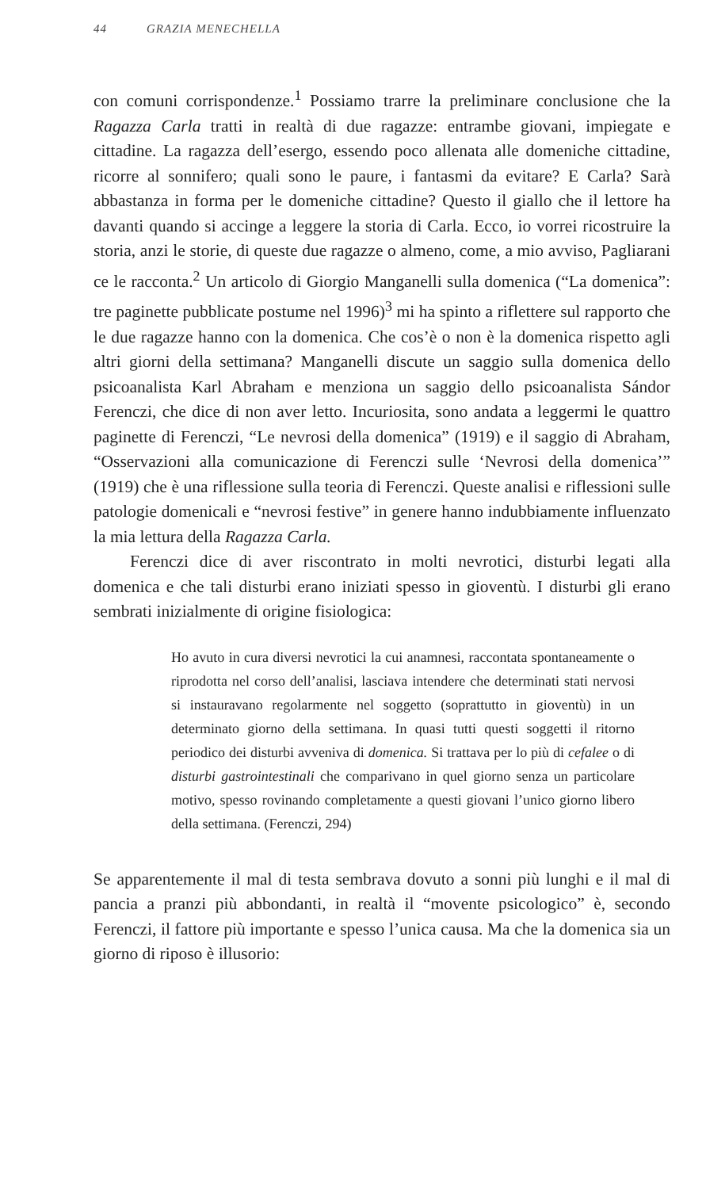44 GRAZIA MENECHELLA
con comuni corrispondenze.<sup>1</sup> Possiamo trarre la preliminare conclusione che la Ragazza Carla tratti in realtà di due ragazze: entrambe giovani, impiegate e cittadine. La ragazza dell’esergo, essendo poco allenata alle domeniche cittadine, ricorre al sonnifero; quali sono le paure, i fantasmi da evitare? E Carla? Sarà abbastanza in forma per le domeniche cittadine? Questo il giallo che il lettore ha davanti quando si accinge a leggere la storia di Carla. Ecco, io vorrei ricostruire la storia, anzi le storie, di queste due ragazze o almeno, come, a mio avviso, Pagliarani ce le racconta.<sup>2</sup> Un articolo di Giorgio Manganelli sulla domenica (“La domenica”: tre paginette pubblicate postume nel 1996)<sup>3</sup> mi ha spinto a riflettere sul rapporto che le due ragazze hanno con la domenica. Che cos’è o non è la domenica rispetto agli altri giorni della settimana? Manganelli discute un saggio sulla domenica dello psicoanalista Karl Abraham e menziona un saggio dello psicoanalista Sándor Ferenczi, che dice di non aver letto. Incuriosita, sono andata a leggermi le quattro paginette di Ferenczi, “Le nevrosi della domenica” (1919) e il saggio di Abraham, “Osservazioni alla comunicazione di Ferenczi sulle ‘Nevrosi della domenica’” (1919) che è una riflessione sulla teoria di Ferenczi. Queste analisi e riflessioni sulle patologie domenicali e “nevrosi festive” in genere hanno indubbiamente influenzato la mia lettura della Ragazza Carla.
Ferenczi dice di aver riscontrato in molti nevrotici, disturbi legati alla domenica e che tali disturbi erano iniziati spesso in gioventù. I disturbi gli erano sembrati inizialmente di origine fisiologica:
Ho avuto in cura diversi nevrotici la cui anamnesi, raccontata spontaneamente o riprodotta nel corso dell’analisi, lasciava intendere che determinati stati nervosi si instauravano regolarmente nel soggetto (soprattutto in gioventù) in un determinato giorno della settimana. In quasi tutti questi soggetti il ritorno periodico dei disturbi avveniva di domenica. Si trattava per lo più di cefalee o di disturbi gastrointestinali che comparivano in quel giorno senza un particolare motivo, spesso rovinando completamente a questi giovani l’unico giorno libero della settimana. (Ferenczi, 294)
Se apparentemente il mal di testa sembrava dovuto a sonni più lunghi e il mal di pancia a pranzi più abbondanti, in realtà il “movente psicologico” è, secondo Ferenczi, il fattore più importante e spesso l’unica causa. Ma che la domenica sia un giorno di riposo è illusorio: